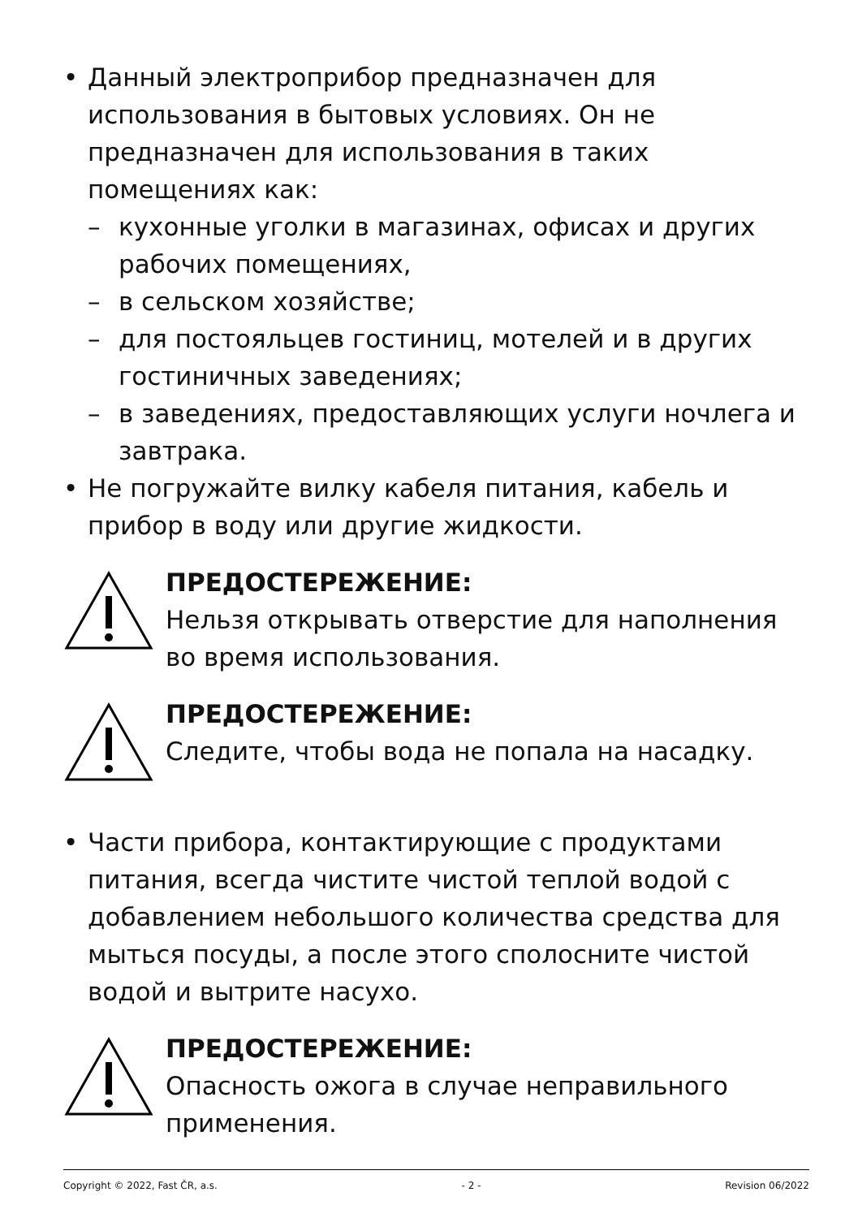• Данный электроприбор предназначен для использования в бытовых условиях. Он не предназначен для использования в таких помещениях как:
– кухонные уголки в магазинах, офисах и других рабочих помещениях,
– в сельском хозяйстве;
– для постояльцев гостиниц, мотелей и в других гостиничных заведениях;
– в заведениях, предоставляющих услуги ночлега и завтрака.
• Не погружайте вилку кабеля питания, кабель и прибор в воду или другие жидкости.
ПРЕДОСТЕРЕЖЕНИЕ:
Нельзя открывать отверстие для наполнения во время использования.
ПРЕДОСТЕРЕЖЕНИЕ:
Следите, чтобы вода не попала на насадку.
• Части прибора, контактирующие с продуктами питания, всегда чистите чистой теплой водой с добавлением небольшого количества средства для мыться посуды, а после этого сполосните чистой водой и вытрите насухо.
ПРЕДОСТЕРЕЖЕНИЕ:
Опасность ожога в случае неправильного применения.
Copyright © 2022, Fast ČR, a.s. - 2 - Revision 06/2022